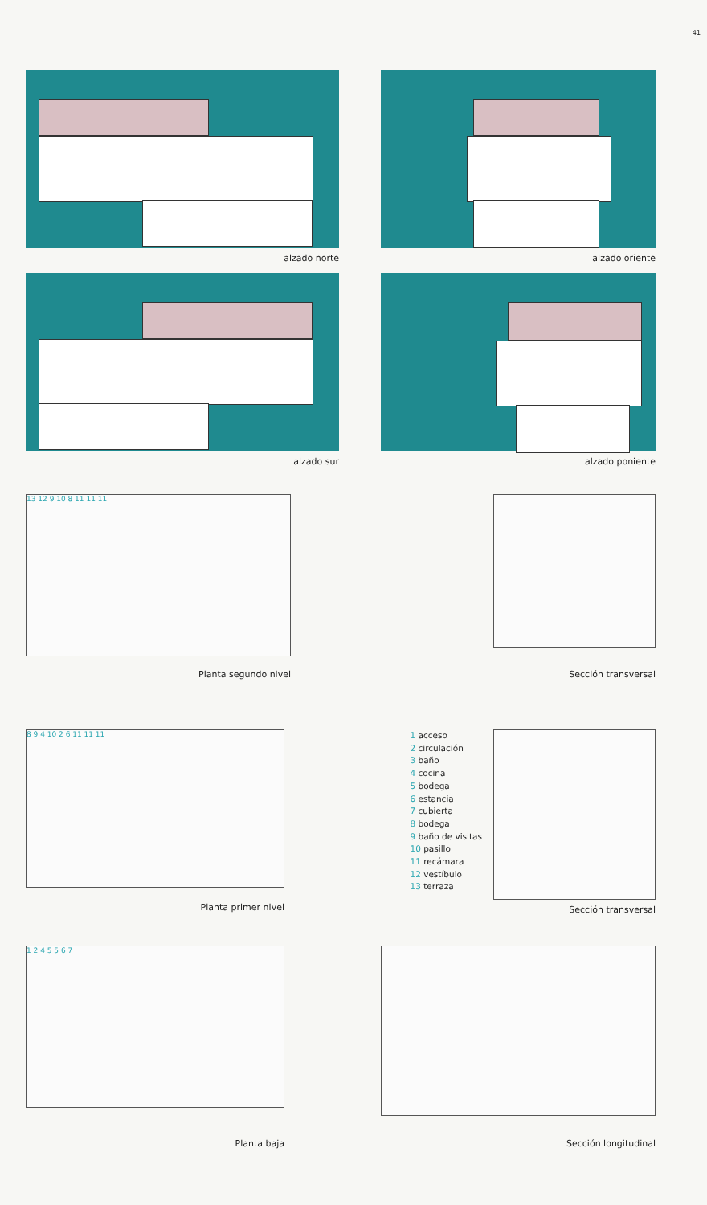41
alzado norte alzado oriente
alzado sur alzado poniente
13 12 9 10 8 11 11 11
Planta segundo nivel
Sección transversal
8 9 4 10 2 6 11 11 11
Planta primer nivel
1 acceso
2 circulación
3 baño
4 cocina
5 bodega
6 estancia
7 cubierta
8 bodega
9 baño de visitas
10 pasillo
11 recámara
12 vestíbulo
13 terraza
Sección transversal
1 2 4 5 5 6 7
Planta baja
Sección longitudinal